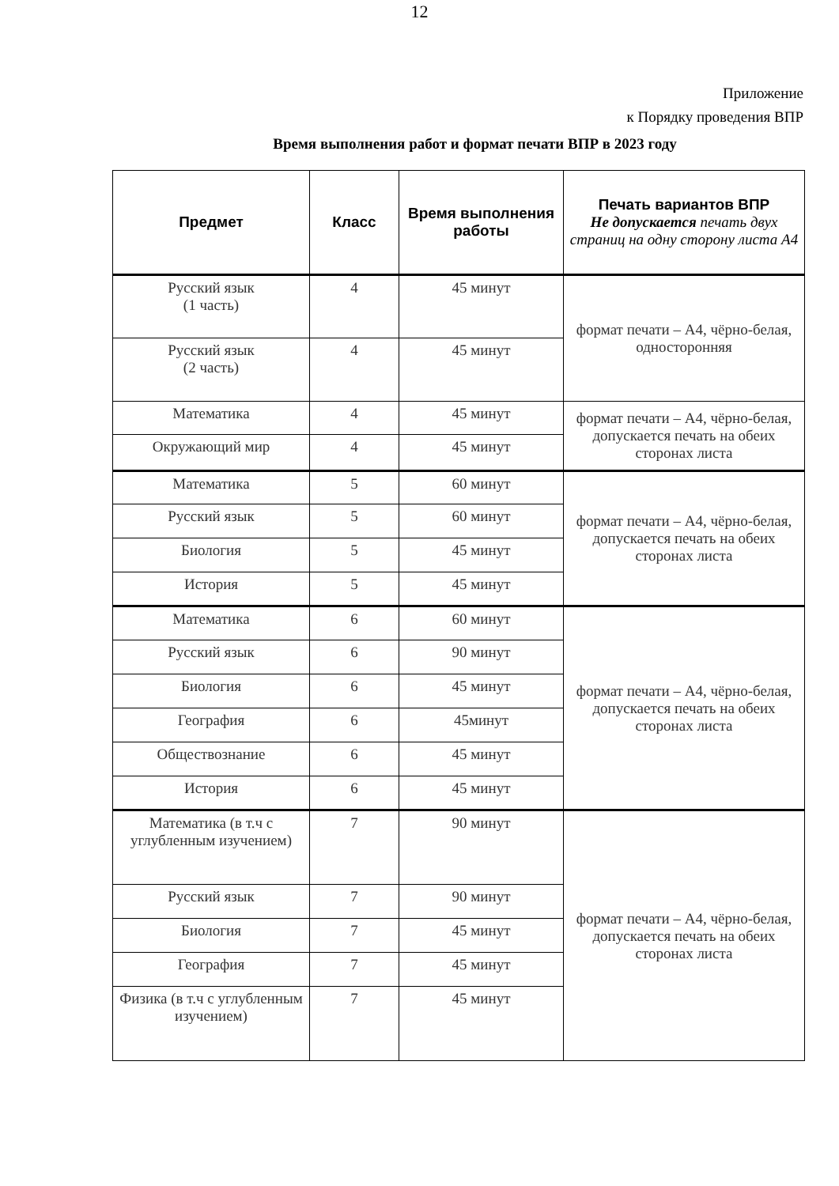12
Приложение
к Порядку проведения ВПР
Время выполнения работ и формат печати ВПР в 2023 году
| Предмет | Класс | Время выполнения работы | Печать вариантов ВПР Не допускается печать двух страниц на одну сторону листа А4 |
| --- | --- | --- | --- |
| Русский язык (1 часть) | 4 | 45 минут | формат печати – А4, чёрно-белая, односторонняя |
| Русский язык (2 часть) | 4 | 45 минут | |
| Математика | 4 | 45 минут | формат печати – А4, чёрно-белая, допускается печать на обеих сторонах листа |
| Окружающий мир | 4 | 45 минут | |
| Математика | 5 | 60 минут | формат печати – А4, чёрно-белая, допускается печать на обеих сторонах листа |
| Русский язык | 5 | 60 минут | |
| Биология | 5 | 45 минут | |
| История | 5 | 45 минут | |
| Математика | 6 | 60 минут | формат печати – А4, чёрно-белая, допускается печать на обеих сторонах листа |
| Русский язык | 6 | 90 минут | |
| Биология | 6 | 45 минут | |
| География | 6 | 45минут | |
| Обществознание | 6 | 45 минут | |
| История | 6 | 45 минут | |
| Математика (в т.ч с углубленным изучением) | 7 | 90 минут | формат печати – А4, чёрно-белая, допускается печать на обеих сторонах листа |
| Русский язык | 7 | 90 минут | |
| Биология | 7 | 45 минут | |
| География | 7 | 45 минут | |
| Физика (в т.ч с углубленным изучением) | 7 | 45 минут | |